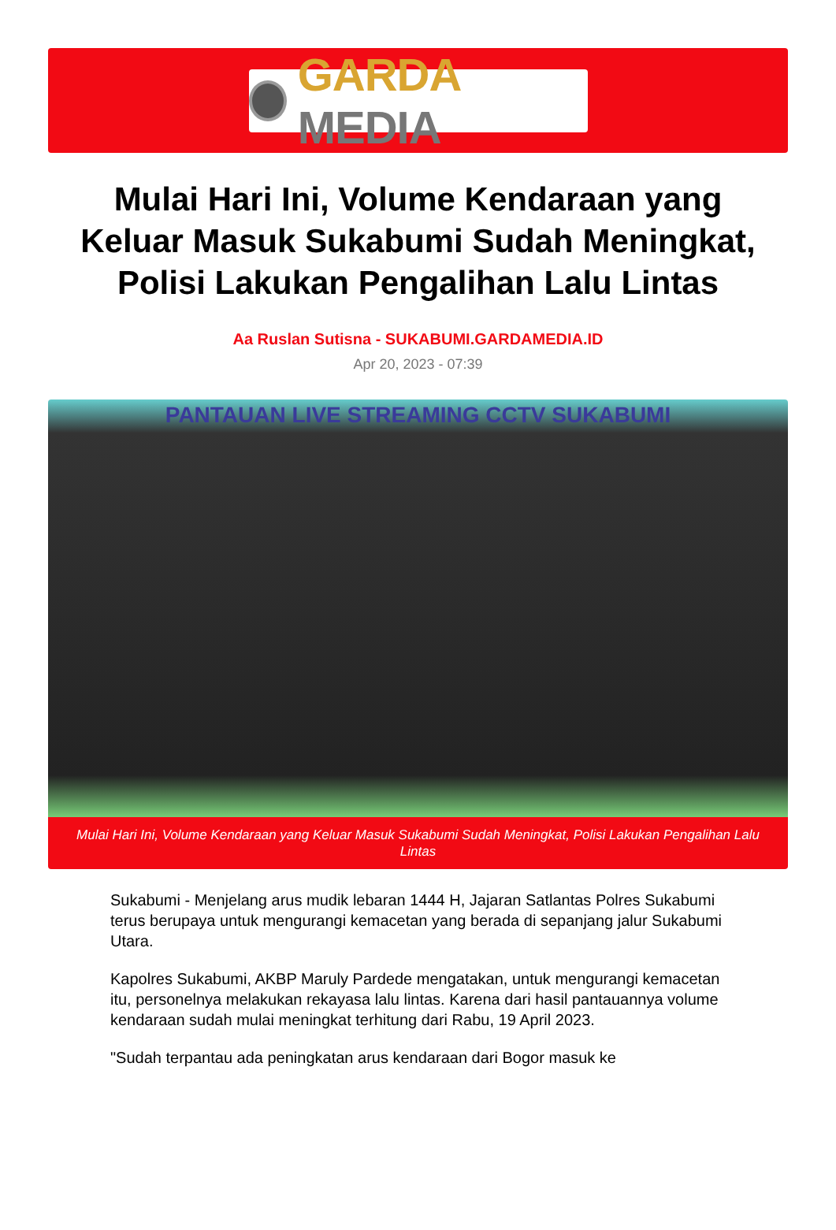GARDA MEDIA
Mulai Hari Ini, Volume Kendaraan yang Keluar Masuk Sukabumi Sudah Meningkat, Polisi Lakukan Pengalihan Lalu Lintas
Aa Ruslan Sutisna - SUKABUMI.GARDAMEDIA.ID
Apr 20, 2023 - 07:39
PANTAUAN LIVE STREAMING CCTV SUKABUMI
Mulai Hari Ini, Volume Kendaraan yang Keluar Masuk Sukabumi Sudah Meningkat, Polisi Lakukan Pengalihan Lalu Lintas
Sukabumi - Menjelang arus mudik lebaran 1444 H, Jajaran Satlantas Polres Sukabumi terus berupaya untuk mengurangi kemacetan yang berada di sepanjang jalur Sukabumi Utara.
Kapolres Sukabumi, AKBP Maruly Pardede mengatakan, untuk mengurangi kemacetan itu, personelnya melakukan rekayasa lalu lintas. Karena dari hasil pantauannya volume kendaraan sudah mulai meningkat terhitung dari Rabu, 19 April 2023.
"Sudah terpantau ada peningkatan arus kendaraan dari Bogor masuk ke